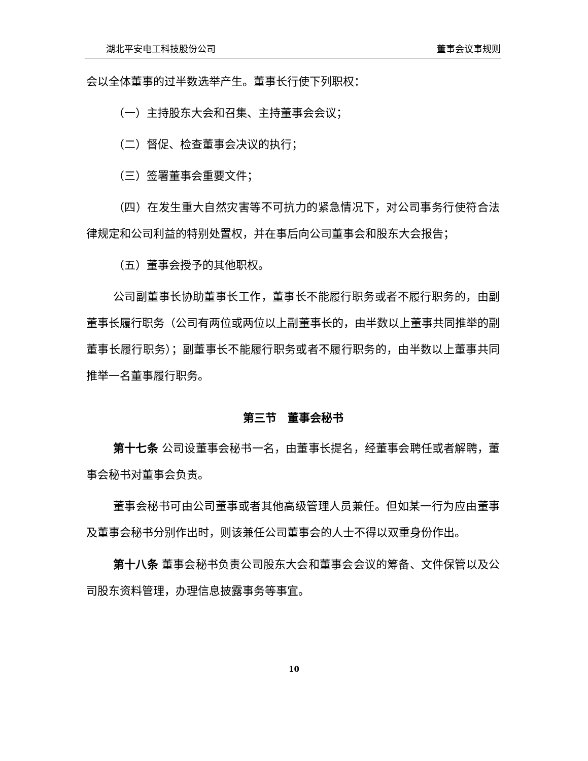湖北平安电工科技股份公司 董事会议事规则
会以全体董事的过半数选举产生。董事长行使下列职权：
（一）主持股东大会和召集、主持董事会会议；
（二）督促、检查董事会决议的执行；
（三）签署董事会重要文件；
（四）在发生重大自然灾害等不可抗力的紧急情况下，对公司事务行使符合法律规定和公司利益的特别处置权，并在事后向公司董事会和股东大会报告；
（五）董事会授予的其他职权。
公司副董事长协助董事长工作，董事长不能履行职务或者不履行职务的，由副董事长履行职务（公司有两位或两位以上副董事长的，由半数以上董事共同推举的副董事长履行职务）；副董事长不能履行职务或者不履行职务的，由半数以上董事共同推举一名董事履行职务。
第三节　董事会秘书
第十七条 公司设董事会秘书一名，由董事长提名，经董事会聘任或者解聘，董事会秘书对董事会负责。
董事会秘书可由公司董事或者其他高级管理人员兼任。但如某一行为应由董事及董事会秘书分别作出时，则该兼任公司董事会的人士不得以双重身份作出。
第十八条 董事会秘书负责公司股东大会和董事会会议的筹备、文件保管以及公司股东资料管理，办理信息披露事务等事宜。
10